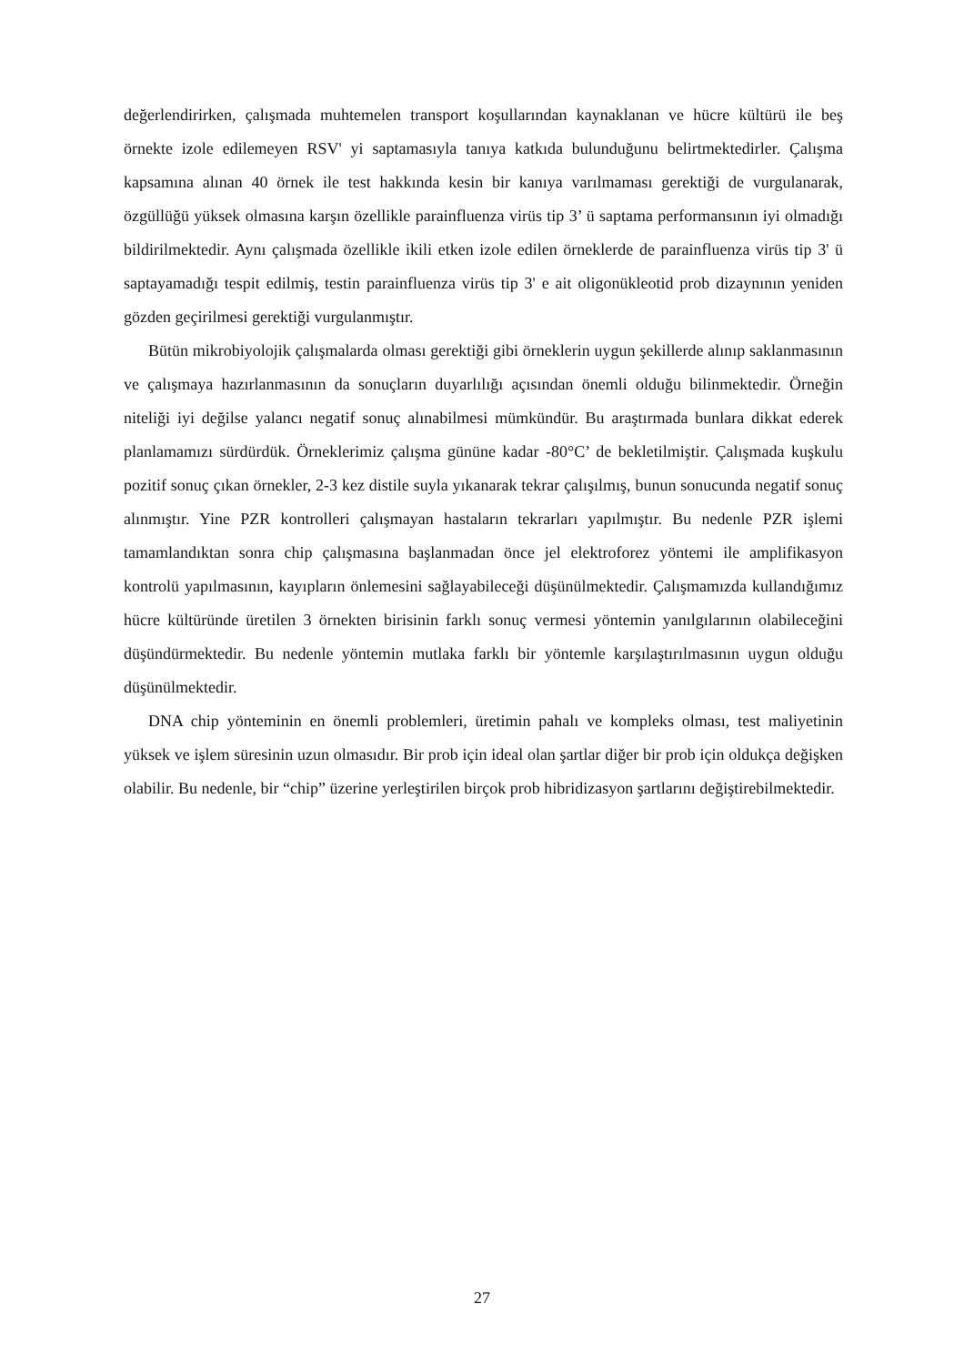değerlendirirken, çalışmada muhtemelen transport koşullarından kaynaklanan ve hücre kültürü ile beş örnekte izole edilemeyen RSV' yi saptamasıyla tanıya katkıda bulunduğunu belirtmektedirler. Çalışma kapsamına alınan 40 örnek ile test hakkında kesin bir kanıya varılmaması gerektiği de vurgulanarak, özgüllüğü yüksek olmasına karşın özellikle parainfluenza virüs tip 3’ ü saptama performansının iyi olmadığı bildirilmektedir. Aynı çalışmada özellikle ikili etken izole edilen örneklerde de parainfluenza virüs tip 3' ü saptayamadığı tespit edilmiş, testin parainfluenza virüs tip 3' e ait oligonükleotid prob dizaynının yeniden gözden geçirilmesi gerektiği vurgulanmıştır.
Bütün mikrobiyolojik çalışmalarda olması gerektiği gibi örneklerin uygun şekillerde alınıp saklanmasının ve çalışmaya hazırlanmasının da sonuçların duyarlılığı açısından önemli olduğu bilinmektedir. Örneğin niteliği iyi değilse yalancı negatif sonuç alınabilmesi mümkündür. Bu araştırmada bunlara dikkat ederek planlamamızı sürdürdük. Örneklerimiz çalışma gününe kadar -80°C’ de bekletilmiştir. Çalışmada kuşkulu pozitif sonuç çıkan örnekler, 2-3 kez distile suyla yıkanarak tekrar çalışılmış, bunun sonucunda negatif sonuç alınmıştır. Yine PZR kontrolleri çalışmayan hastaların tekrarları yapılmıştır. Bu nedenle PZR işlemi tamamlandıktan sonra chip çalışmasına başlanmadan önce jel elektroforez yöntemi ile amplifikasyon kontrolü yapılmasının, kayıpların önlemesini sağlayabileceği düşünülmektedir. Çalışmamızda kullandığımız hücre kültüründe üretilen 3 örnekten birisinin farklı sonuç vermesi yöntemin yanılgılarının olabileceğini düşündürmektedir. Bu nedenle yöntemin mutlaka farklı bir yöntemle karşılaştırılmasının uygun olduğu düşünülmektedir.
DNA chip yönteminin en önemli problemleri, üretimin pahalı ve kompleks olması, test maliyetinin yüksek ve işlem süresinin uzun olmasıdır. Bir prob için ideal olan şartlar diğer bir prob için oldukça değişken olabilir. Bu nedenle, bir “chip” üzerine yerleştirilen birçok prob hibridizasyon şartlarını değiştirebilmektedir.
27